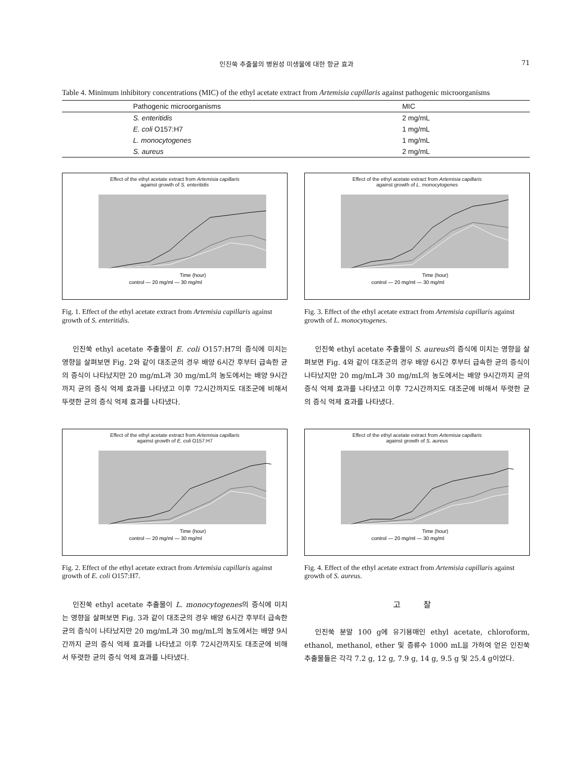인진쑥 추출물의 병원성 미생물에 대한 항균 효과 71
Table 4. Minimum inhibitory concentrations (MIC) of the ethyl acetate extract from Artemisia capillaris against pathogenic microorganisms
| Pathogenic microorganisms | MIC |
| --- | --- |
| S. enteritidis | 2 mg/mL |
| E. coli O157:H7 | 1 mg/mL |
| L. monocytogenes | 1 mg/mL |
| S. aureus | 2 mg/mL |
Effect of the ethyl acetate extract from Artemisia capillaris
against growth of S. enteritidis
Time (hour)
control — 20 mg/ml — 30 mg/ml
Fig. 1. Effect of the ethyl acetate extract from Artemisia capillaris against growth of S. enteritidis.
인진쑥 ethyl acetate 추출물이 E. coli O157:H7의 증식에 미치는 영향을 살펴보면 Fig. 2와 같이 대조군의 경우 배양 6시간 후부터 급속한 균의 증식이 나타났지만 20 mg/mL과 30 mg/mL의 농도에서는 배양 9시간까지 균의 증식 억제 효과를 나타냈고 이후 72시간까지도 대조군에 비해서 뚜렷한 균의 증식 억제 효과를 나타냈다.
Effect of the ethyl acetate extract from Artemisia capillaris
against growth of E. coli O157:H7
Time (hour)
control — 20 mg/ml — 30 mg/ml
Fig. 2. Effect of the ethyl acetate extract from Artemisia capillaris against growth of E. coli O157:H7.
인진쑥 ethyl acetate 추출물이 L. monocytogenes의 증식에 미치는 영향을 살펴보면 Fig. 3과 같이 대조군의 경우 배양 6시간 후부터 급속한 균의 증식이 나타났지만 20 mg/mL과 30 mg/mL의 농도에서는 배양 9시간까지 균의 증식 억제 효과를 나타냈고 이후 72시간까지도 대조군에 비해서 뚜렷한 균의 증식 억제 효과를 나타냈다.
Effect of the ethyl acetate extract from Artemisia capillaris
against growth of L. monocytogenes
Time (hour)
control — 20 mg/ml — 30 mg/ml
Fig. 3. Effect of the ethyl acetate extract from Artemisia capillaris against growth of L. monocytogenes.
인진쑥 ethyl acetate 추출물이 S. aureus의 증식에 미치는 영향을 살펴보면 Fig. 4와 같이 대조군의 경우 배양 6시간 후부터 급속한 균의 증식이 나타났지만 20 mg/mL과 30 mg/mL의 농도에서는 배양 9시간까지 균의 증식 억제 효과를 나타냈고 이후 72시간까지도 대조군에 비해서 뚜렷한 균의 증식 억제 효과를 나타냈다.
Effect of the ethyl acetate extract from Artemisia capillaris
against growth of S. aureus
Time (hour)
control — 20 mg/ml — 30 mg/ml
Fig. 4. Effect of the ethyl acetate extract from Artemisia capillaris against growth of S. aureus.
고 찰
인진쑥 분말 100 g에 유기용매인 ethyl acetate, chloroform, ethanol, methanol, ether 및 증류수 1000 mL을 가하여 얻은 인진쑥 추출물들은 각각 7.2 g, 12 g, 7.9 g, 14 g, 9.5 g 및 25.4 g이었다.